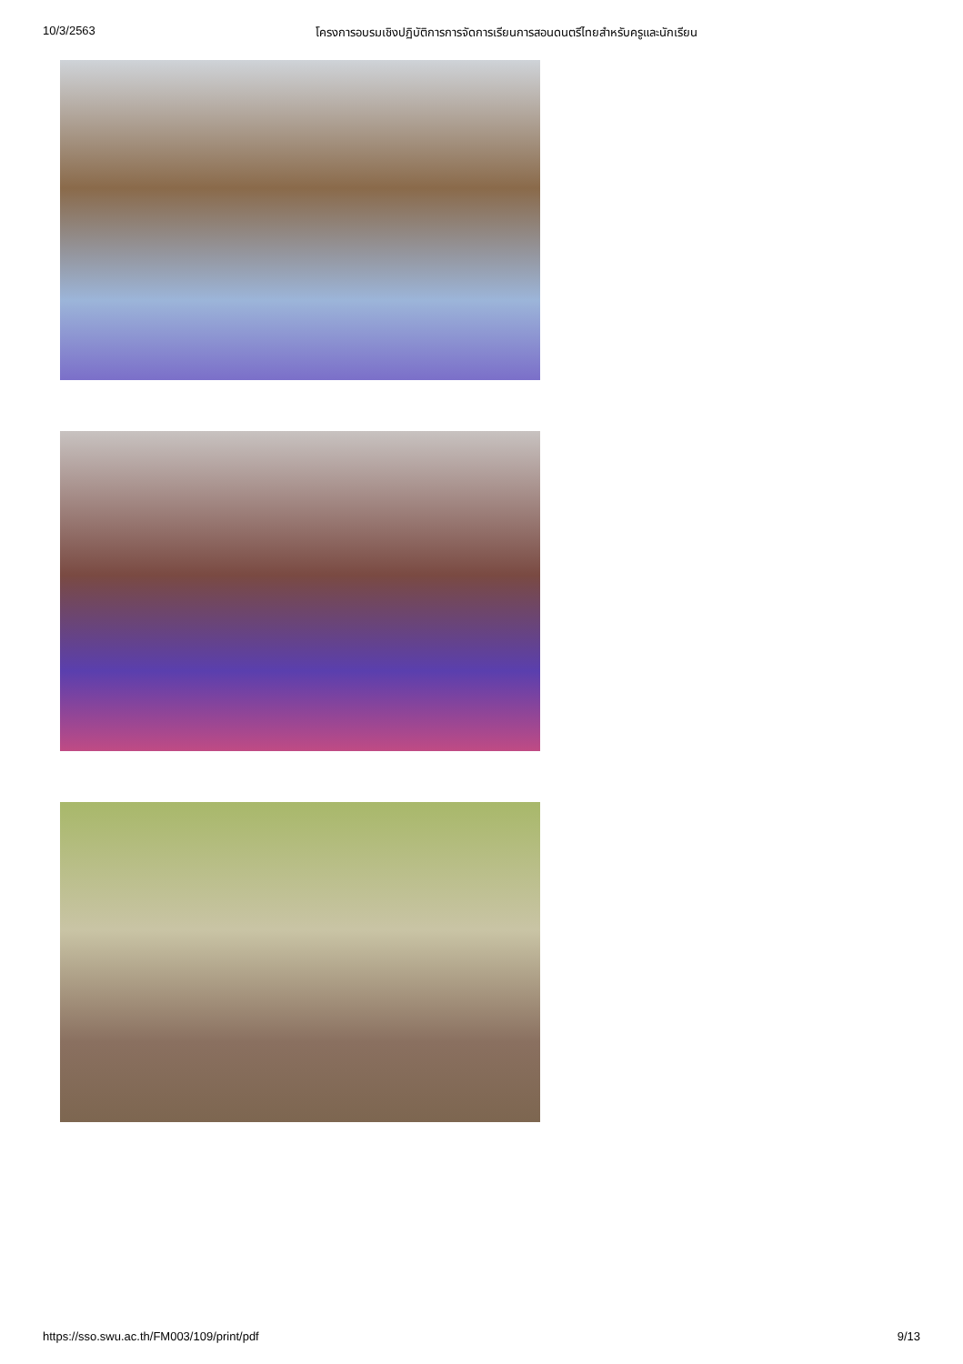10/3/2563 โครงการอบรมเชิงปฏิบัติการการจัดการเรียนการสอนดนตรีไทยสำหรับครูและนักเรียน
https://sso.swu.ac.th/FM003/109/print/pdf 9/13